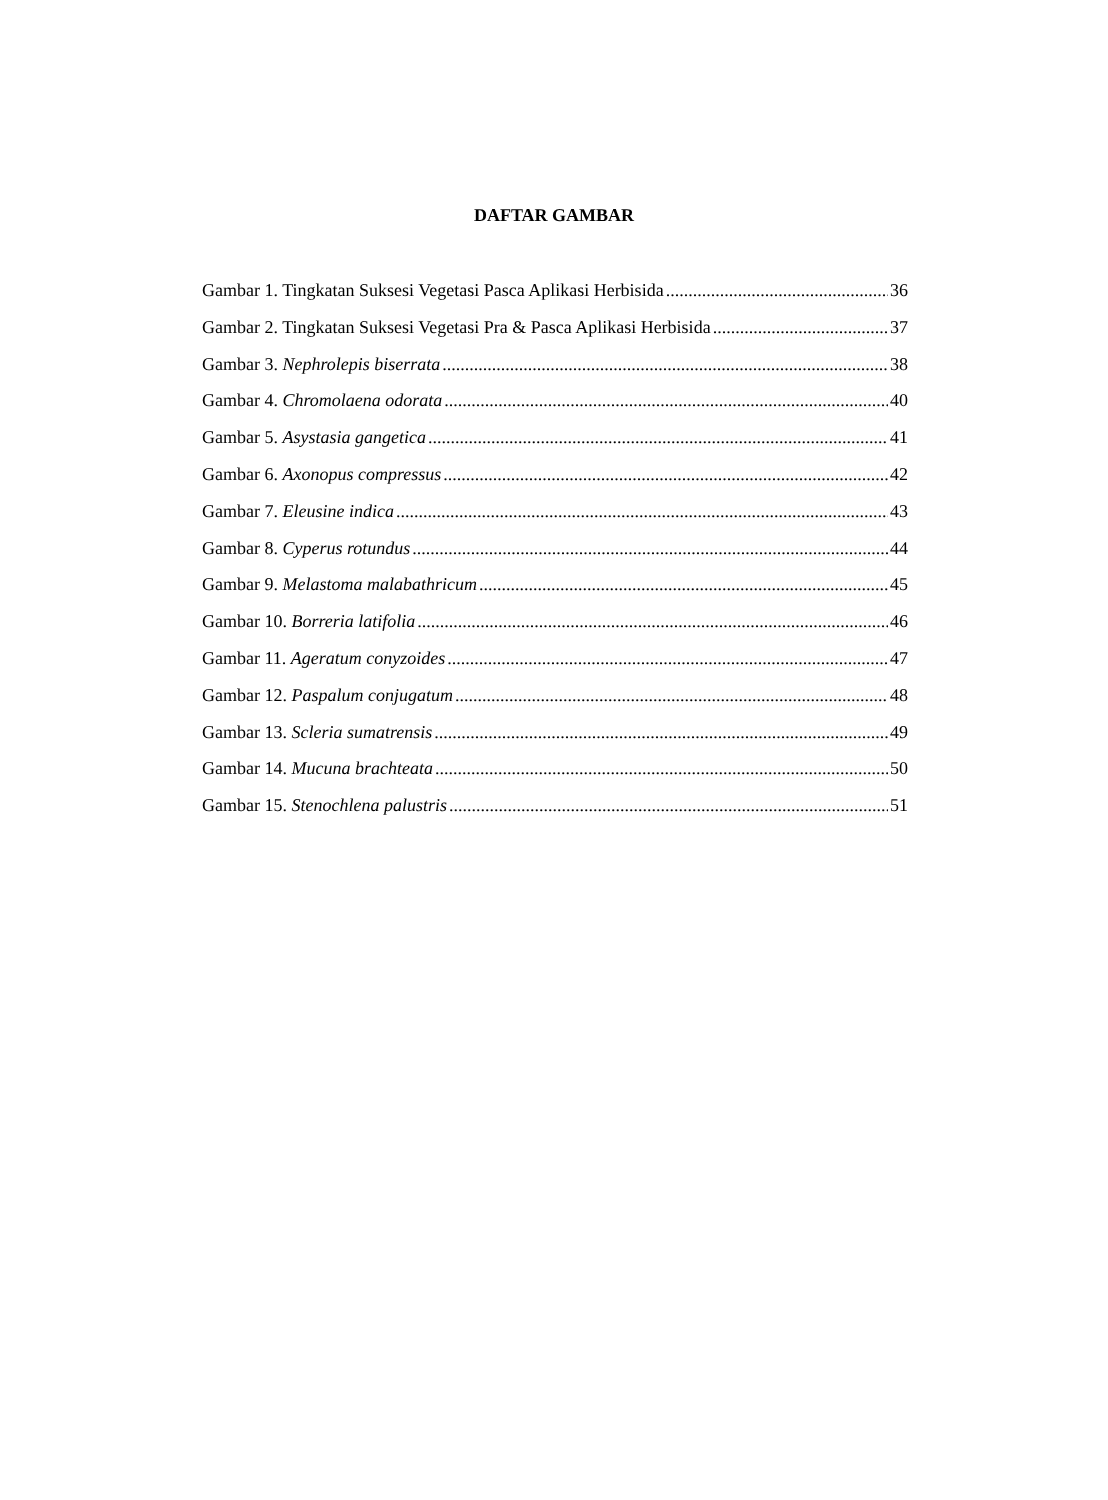DAFTAR GAMBAR
Gambar 1. Tingkatan Suksesi Vegetasi Pasca Aplikasi Herbisida 36
Gambar 2. Tingkatan Suksesi Vegetasi Pra & Pasca Aplikasi Herbisida 37
Gambar 3. Nephrolepis biserrata 38
Gambar 4. Chromolaena odorata 40
Gambar 5. Asystasia gangetica 41
Gambar 6. Axonopus compressus 42
Gambar 7. Eleusine indica 43
Gambar 8. Cyperus rotundus 44
Gambar 9. Melastoma malabathricum 45
Gambar 10. Borreria latifolia 46
Gambar 11. Ageratum conyzoides 47
Gambar 12. Paspalum conjugatum 48
Gambar 13. Scleria sumatrensis 49
Gambar 14. Mucuna brachteata 50
Gambar 15. Stenochlena palustris 51